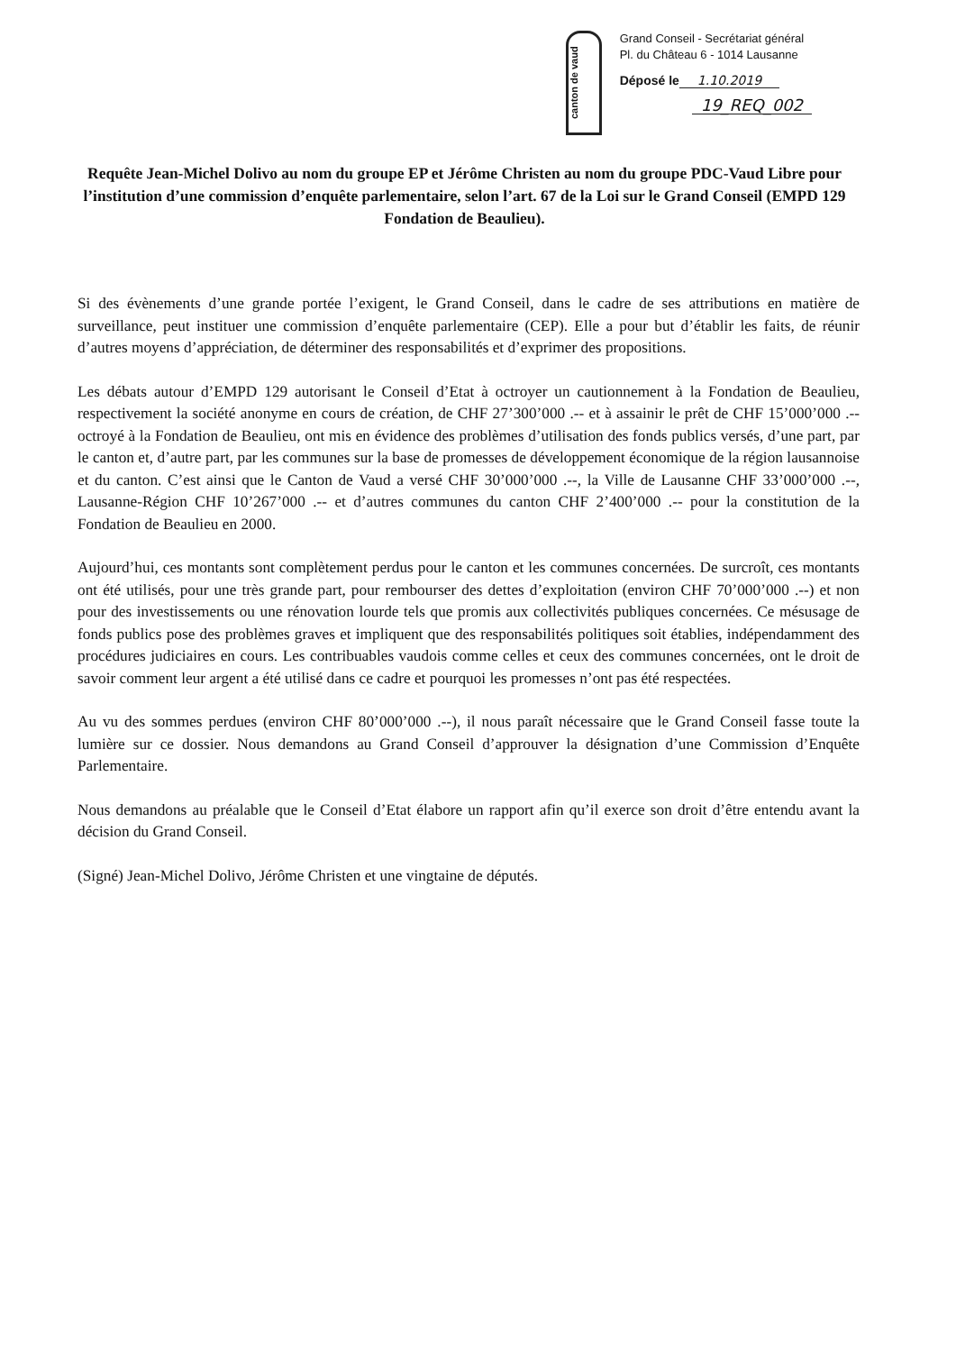canton de vaud
Grand Conseil - Secrétariat général
Pl. du Château 6 - 1014 Lausanne
Déposé le 1.10.2019
19_REQ_002
Requête Jean-Michel Dolivo au nom du groupe EP et Jérôme Christen au nom du groupe PDC-Vaud Libre pour l’institution d’une commission d’enquête parlementaire, selon l’art. 67 de la Loi sur le Grand Conseil (EMPD 129 Fondation de Beaulieu).
Si des évènements d’une grande portée l’exigent, le Grand Conseil, dans le cadre de ses attributions en matière de surveillance, peut instituer une commission d’enquête parlementaire (CEP). Elle a pour but d’établir les faits, de réunir d’autres moyens d’appréciation, de déterminer des responsabilités et d’exprimer des propositions.
Les débats autour d’EMPD 129 autorisant le Conseil d’Etat à octroyer un cautionnement à la Fondation de Beaulieu, respectivement la société anonyme en cours de création, de CHF 27’300’000 .-- et à assainir le prêt de CHF 15’000’000 .-- octroyé à la Fondation de Beaulieu, ont mis en évidence des problèmes d’utilisation des fonds publics versés, d’une part, par le canton et, d’autre part, par les communes sur la base de promesses de développement économique de la région lausannoise et du canton. C’est ainsi que le Canton de Vaud a versé CHF 30’000’000 .--, la Ville de Lausanne CHF 33’000’000 .--, Lausanne-Région CHF 10’267’000 .-- et d’autres communes du canton CHF 2’400’000 .-- pour la constitution de la Fondation de Beaulieu en 2000.
Aujourd’hui, ces montants sont complètement perdus pour le canton et les communes concernées. De surcroît, ces montants ont été utilisés, pour une très grande part, pour rembourser des dettes d’exploitation (environ CHF 70’000’000 .--) et non pour des investissements ou une rénovation lourde tels que promis aux collectivités publiques concernées. Ce mésusage de fonds publics pose des problèmes graves et impliquent que des responsabilités politiques soit établies, indépendamment des procédures judiciaires en cours. Les contribuables vaudois comme celles et ceux des communes concernées, ont le droit de savoir comment leur argent a été utilisé dans ce cadre et pourquoi les promesses n’ont pas été respectées.
Au vu des sommes perdues (environ CHF 80’000’000 .--), il nous paraît nécessaire que le Grand Conseil fasse toute la lumière sur ce dossier. Nous demandons au Grand Conseil d’approuver la désignation d’une Commission d’Enquête Parlementaire.
Nous demandons au préalable que le Conseil d’Etat élabore un rapport afin qu’il exerce son droit d’être entendu avant la décision du Grand Conseil.
(Signé) Jean-Michel Dolivo, Jérôme Christen et une vingtaine de députés.